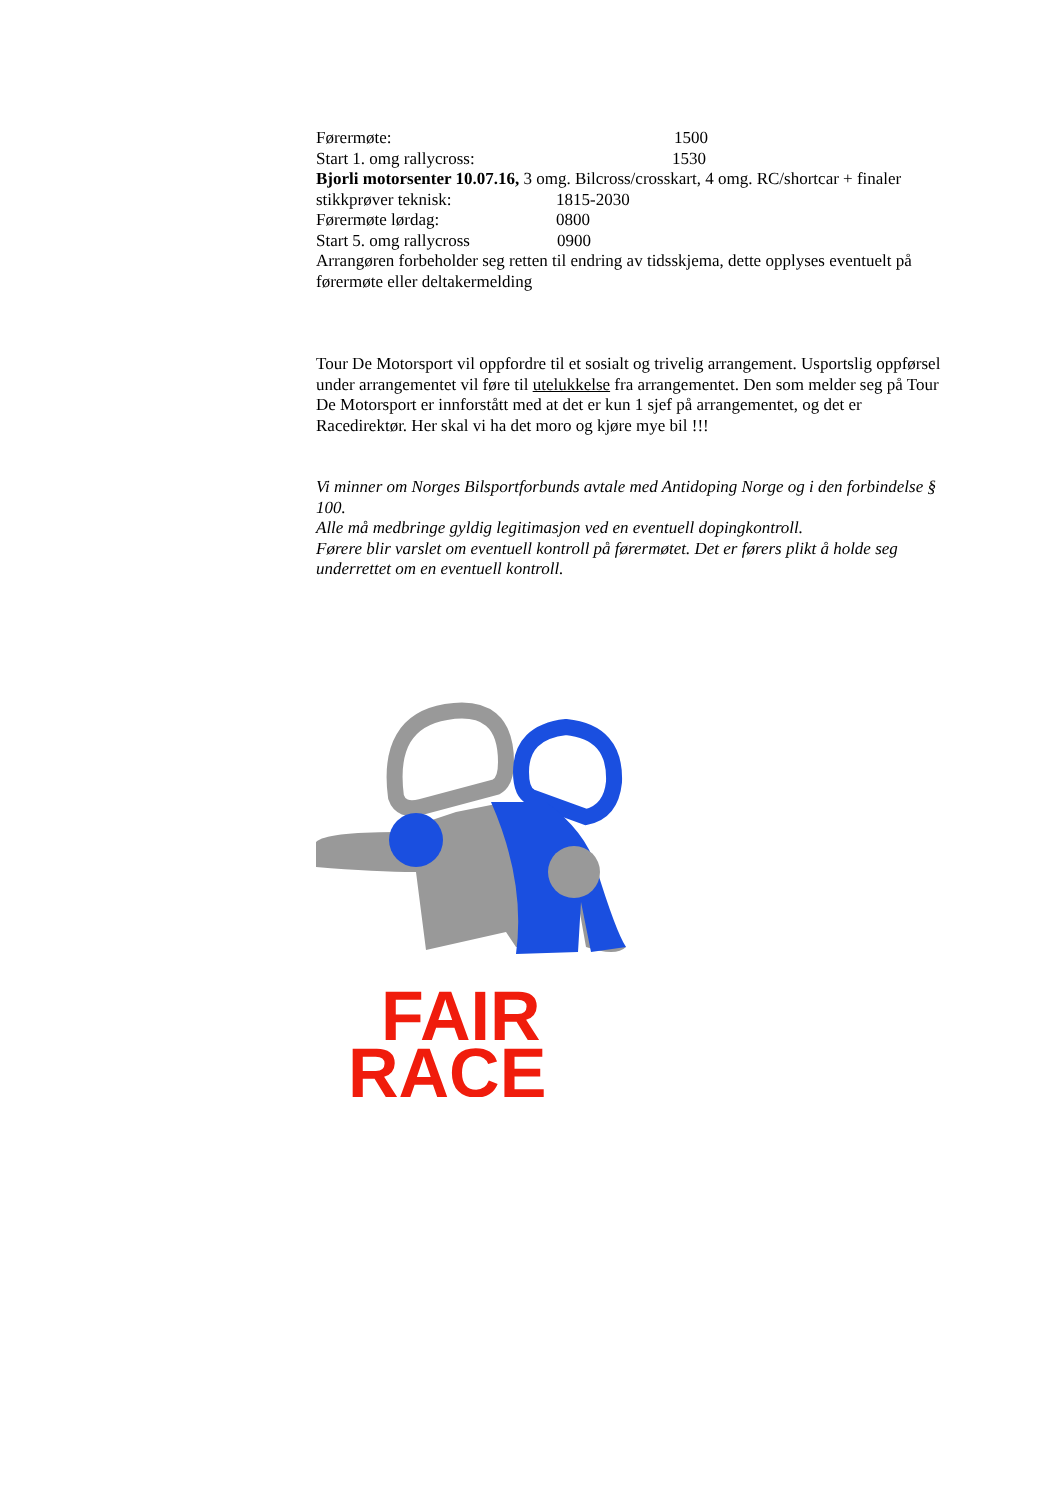Førermøte: 1500
Start 1. omg rallycross: 1530
Bjorli motorsenter 10.07.16, 3 omg. Bilcross/crosskart, 4 omg. RC/shortcar + finaler
stikkprøver teknisk: 1815-2030
Førermøte lørdag: 0800
Start 5. omg rallycross 0900
Arrangøren forbeholder seg retten til endring av tidsskjema, dette opplyses eventuelt på førermøte eller deltakermelding
Tour De Motorsport vil oppfordre til et sosialt og trivelig arrangement. Usportslig oppførsel under arrangementet vil føre til utelukkelse fra arrangementet. Den som melder seg på Tour De Motorsport er innforstått med at det er kun 1 sjef på arrangementet, og det er Racedirektør. Her skal vi ha det moro og kjøre mye bil !!!
Vi minner om Norges Bilsportforbunds avtale med Antidoping Norge og i den forbindelse § 100.
Alle må medbringe gyldig legitimasjon ved en eventuell dopingkontroll.
Førere blir varslet om eventuell kontroll på førermøtet. Det er førers plikt å holde seg underrettet om en eventuell kontroll.
FAIR
RACE